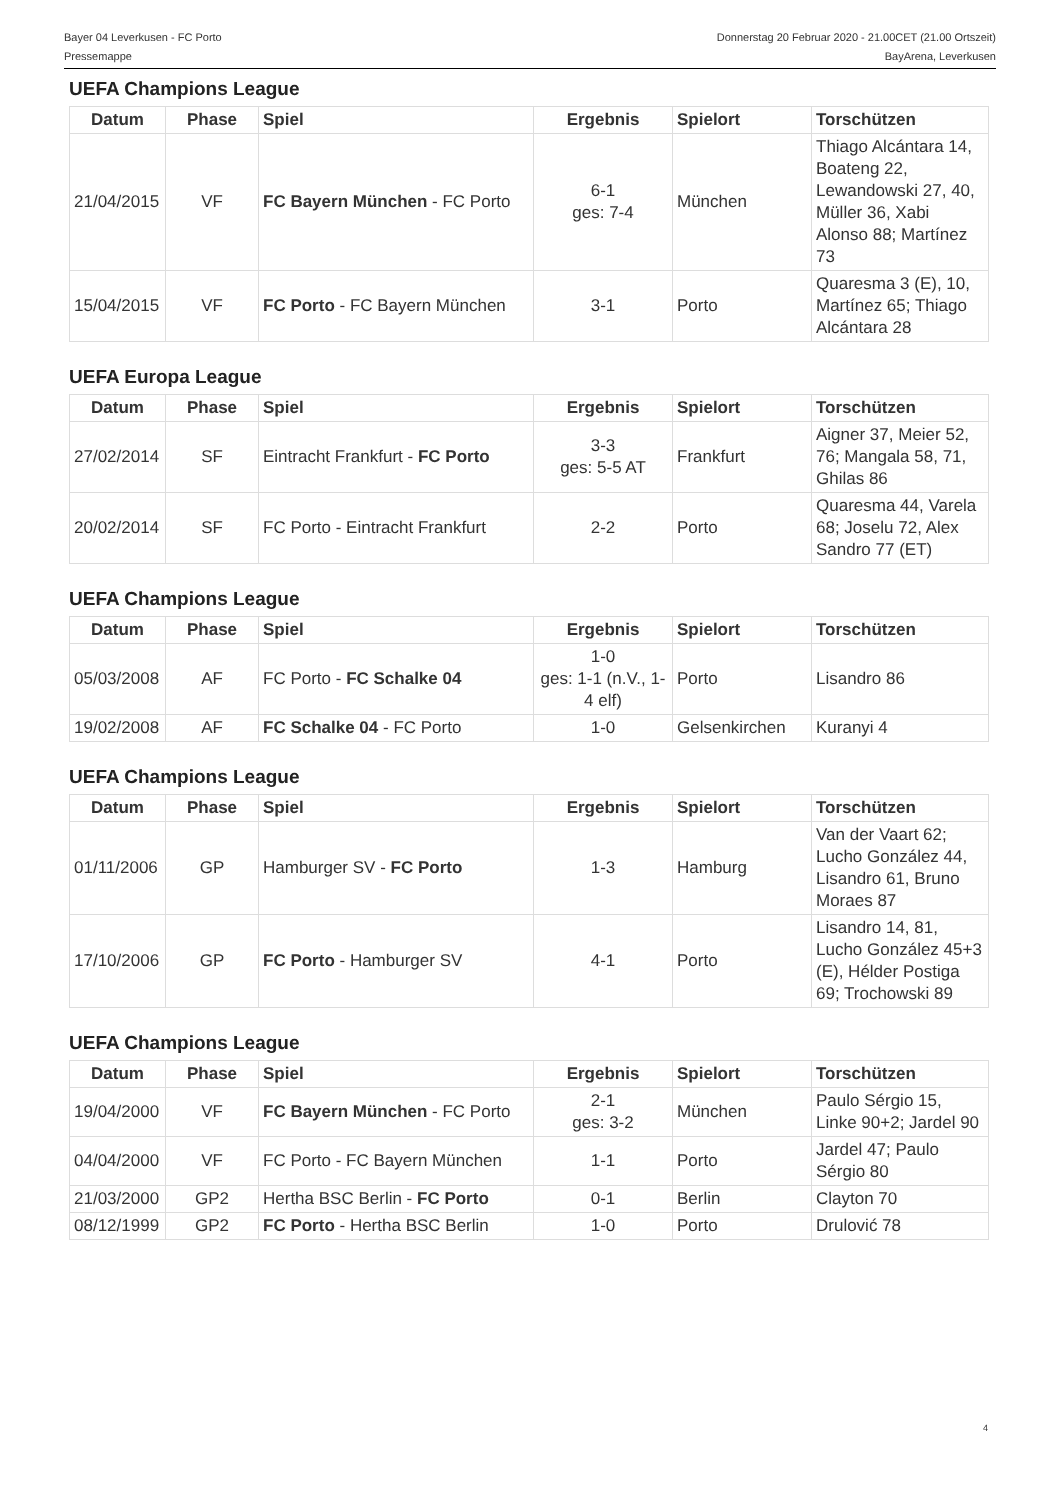Bayer 04 Leverkusen - FC Porto
Pressemappe
Donnerstag 20 Februar 2020 - 21.00CET (21.00 Ortszeit)
BayArena, Leverkusen
UEFA Champions League
| Datum | Phase | Spiel | Ergebnis | Spielort | Torschützen |
| --- | --- | --- | --- | --- | --- |
| 21/04/2015 | VF | FC Bayern München - FC Porto | 6-1 ges: 7-4 | München | Thiago Alcántara 14, Boateng 22, Lewandowski 27, 40, Müller 36, Xabi Alonso 88; Martínez 73 |
| 15/04/2015 | VF | FC Porto - FC Bayern München | 3-1 | Porto | Quaresma 3 (E), 10, Martínez 65; Thiago Alcántara 28 |
UEFA Europa League
| Datum | Phase | Spiel | Ergebnis | Spielort | Torschützen |
| --- | --- | --- | --- | --- | --- |
| 27/02/2014 | SF | Eintracht Frankfurt - FC Porto | 3-3 ges: 5-5 AT | Frankfurt | Aigner 37, Meier 52, 76; Mangala 58, 71, Ghilas 86 |
| 20/02/2014 | SF | FC Porto - Eintracht Frankfurt | 2-2 | Porto | Quaresma 44, Varela 68; Joselu 72, Alex Sandro 77 (ET) |
UEFA Champions League
| Datum | Phase | Spiel | Ergebnis | Spielort | Torschützen |
| --- | --- | --- | --- | --- | --- |
| 05/03/2008 | AF | FC Porto - FC Schalke 04 | 1-0 ges: 1-1 (n.V., 1-4 elf) | Porto | Lisandro 86 |
| 19/02/2008 | AF | FC Schalke 04 - FC Porto | 1-0 | Gelsenkirchen | Kuranyi 4 |
UEFA Champions League
| Datum | Phase | Spiel | Ergebnis | Spielort | Torschützen |
| --- | --- | --- | --- | --- | --- |
| 01/11/2006 | GP | Hamburger SV - FC Porto | 1-3 | Hamburg | Van der Vaart 62; Lucho González 44, Lisandro 61, Bruno Moraes 87 |
| 17/10/2006 | GP | FC Porto - Hamburger SV | 4-1 | Porto | Lisandro 14, 81, Lucho González 45+3 (E), Hélder Postiga 69; Trochowski 89 |
UEFA Champions League
| Datum | Phase | Spiel | Ergebnis | Spielort | Torschützen |
| --- | --- | --- | --- | --- | --- |
| 19/04/2000 | VF | FC Bayern München - FC Porto | 2-1 ges: 3-2 | München | Paulo Sérgio 15, Linke 90+2; Jardel 90 |
| 04/04/2000 | VF | FC Porto - FC Bayern München | 1-1 | Porto | Jardel 47; Paulo Sérgio 80 |
| 21/03/2000 | GP2 | Hertha BSC Berlin - FC Porto | 0-1 | Berlin | Clayton 70 |
| 08/12/1999 | GP2 | FC Porto - Hertha BSC Berlin | 1-0 | Porto | Drulović 78 |
4